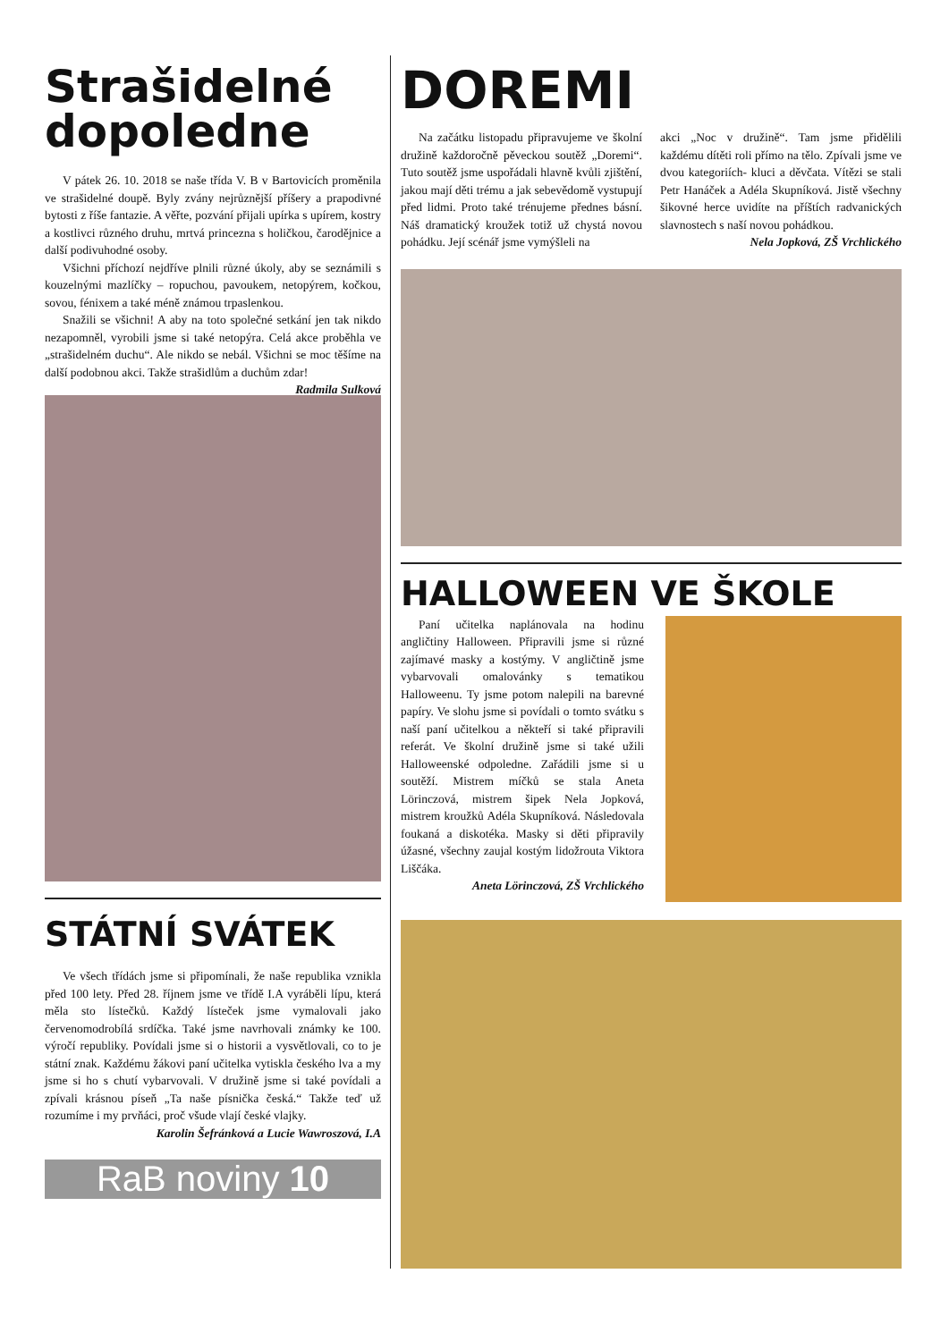Strašidelné dopoledne
V pátek 26. 10. 2018 se naše třída V. B v Bartovicích proměnila ve strašidelné doupě. Byly zvány nejrůznější příšery a prapodivné bytosti z říše fantazie. A věřte, pozvání přijali upírka s upírem, kostry a kostlivci různého druhu, mrtvá princezna s holičkou, čarodějnice a další podivuhodné osoby.
Všichni příchozí nejdříve plnili různé úkoly, aby se seznámili s kouzelnými mazlíčky – ropuchou, pavoukem, netopýrem, kočkou, sovou, fénixem a také méně známou trpaslenkou.
Snažili se všichni! A aby na toto společné setkání jen tak nikdo nezapomněl, vyrobili jsme si také netopýra. Celá akce proběhla ve „strašidelném duchu“. Ale nikdo se nebál. Všichni se moc těšíme na další podobnou akci. Takže strašidlům a duchům zdar! Radmila Sulková
STÁTNÍ SVÁTEK
Ve všech třídách jsme si připomínali, že naše republika vznikla před 100 lety. Před 28. říjnem jsme ve třídě I.A vyráběli lípu, která měla sto lístečků. Každý lísteček jsme vymalovali jako červenomodrobílá srdíčka. Také jsme navrhovali známky ke 100. výročí republiky. Povídali jsme si o historii a vysvětlovali, co to je státní znak. Každému žákovi paní učitelka vytiskla českého lva a my jsme si ho s chutí vybarvovali. V družině jsme si také povídali a zpívali krásnou píseň „Ta naše písnička česká.“ Takže teď už rozumíme i my prvňáci, proč všude vlají české vlajky.
Karolin Šefránková a Lucie Wawroszová, I.A
RaB noviny 10
DOREMI
Na začátku listopadu připravujeme ve školní družině každoročně pěveckou soutěž „Doremi“. Tuto soutěž jsme uspořádali hlavně kvůli zjištění, jakou mají děti trému a jak sebevědomě vystupují před lidmi. Proto také trénujeme přednes básní. Náš dramatický kroužek totiž už chystá novou pohádku. Její scénář jsme vymýšleli na
akci „Noc v družině“. Tam jsme přidělili každému dítěti roli přímo na tělo. Zpívali jsme ve dvou kategoriích- kluci a děvčata. Vítězi se stali Petr Hanáček a Adéla Skupníková. Jistě všechny šikovné herce uvidíte na příštích radvanických slavnostech s naší novou pohádkou.
Nela Jopková, ZŠ Vrchlického
HALLOWEEN VE ŠKOLE
Paní učitelka naplánovala na hodinu angličtiny Halloween. Připravili jsme si různé zajímavé masky a kostýmy. V angličtině jsme vybarvovali omalovánky s tematikou Halloweenu. Ty jsme potom nalepili na barevné papíry. Ve slohu jsme si povídali o tomto svátku s naší paní učitelkou a někteří si také připravili referát. Ve školní družině jsme si také užili Halloweenské odpoledne. Zařádili jsme si u soutěží. Mistrem míčků se stala Aneta Lörinczová, mistrem šipek Nela Jopková, mistrem kroužků Adéla Skupníková. Následovala foukaná a diskotéka. Masky si děti připravily úžasné, všechny zaujal kostým lidožrouta Viktora Liščáka.
Aneta Lörinczová, ZŠ Vrchlického